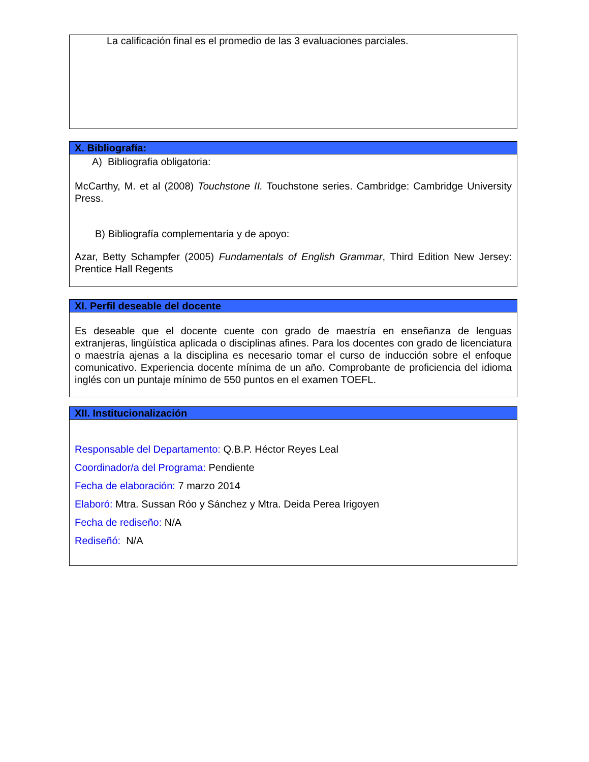La calificación final es el promedio de las 3 evaluaciones parciales.
X. Bibliografía:
A) Bibliografia obligatoria:
McCarthy, M. et al (2008) Touchstone II. Touchstone series. Cambridge: Cambridge University Press.
B) Bibliografía complementaria y de apoyo:
Azar, Betty Schampfer (2005) Fundamentals of English Grammar, Third Edition New Jersey: Prentice Hall Regents
XI. Perfil deseable del docente
Es deseable que el docente cuente con grado de maestría en enseñanza de lenguas extranjeras, lingüística aplicada o disciplinas afines. Para los docentes con grado de licenciatura o maestría ajenas a la disciplina es necesario tomar el curso de inducción sobre el enfoque comunicativo. Experiencia docente mínima de un año. Comprobante de proficiencia del idioma inglés con un puntaje mínimo de 550 puntos en el examen TOEFL.
XII. Institucionalización
Responsable del Departamento: Q.B.P. Héctor Reyes Leal
Coordinador/a del Programa: Pendiente
Fecha de elaboración: 7 marzo 2014
Elaboró: Mtra. Sussan Róo y Sánchez y Mtra. Deida Perea Irigoyen
Fecha de rediseño: N/A
Rediseñó: N/A